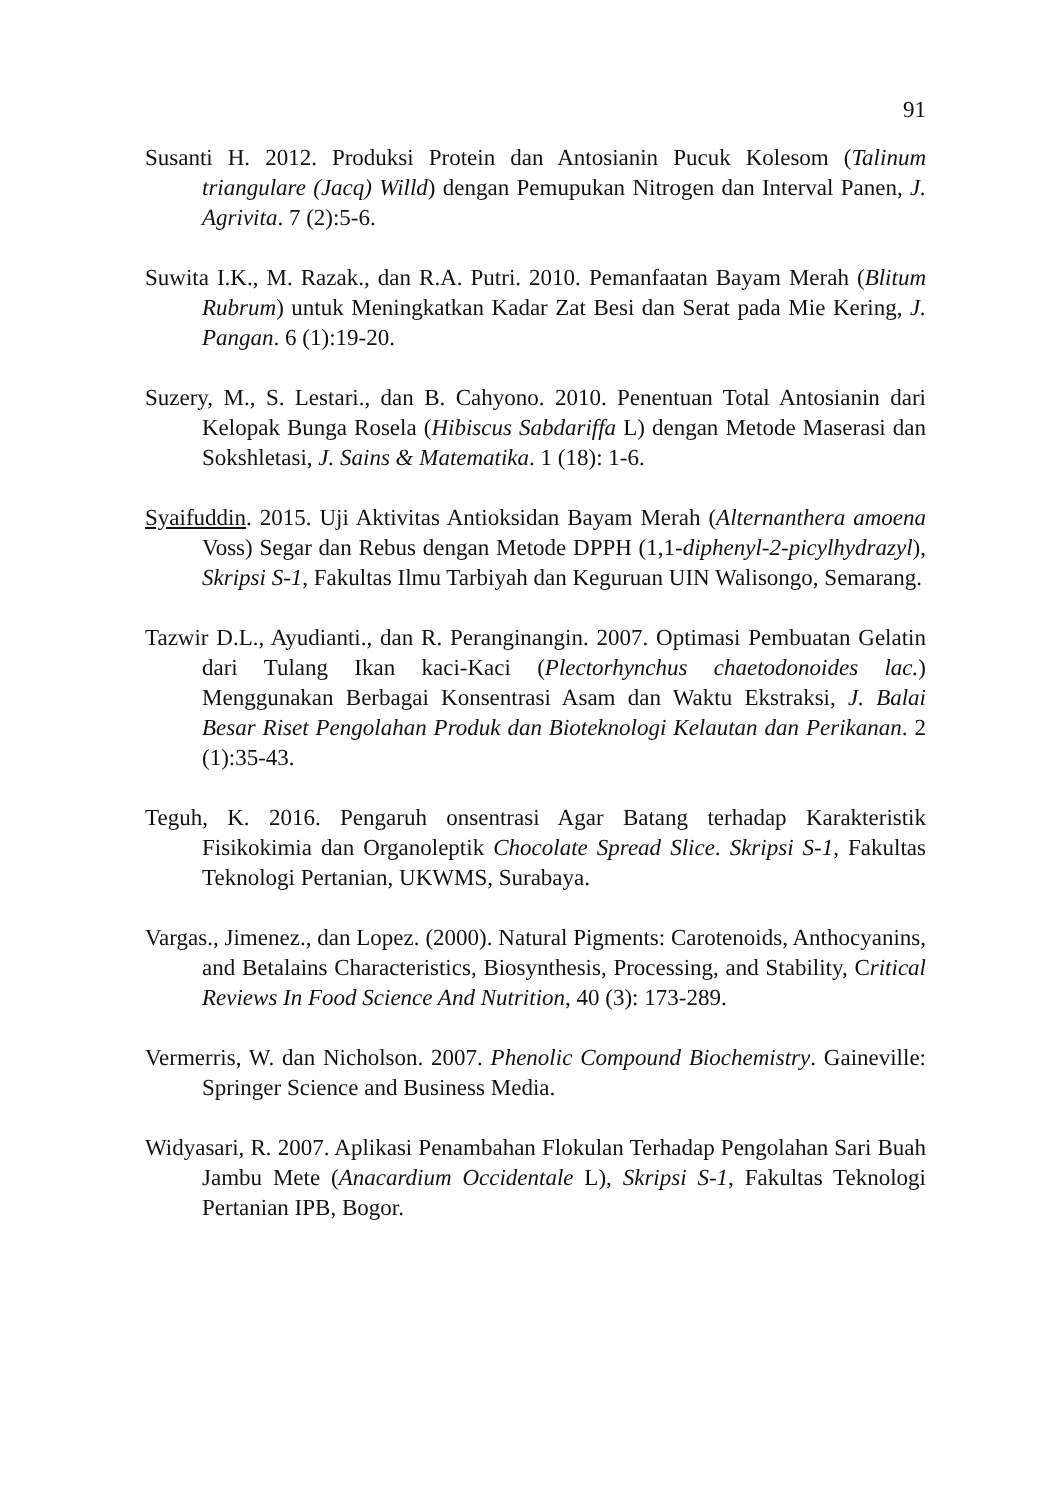91
Susanti H. 2012. Produksi Protein dan Antosianin Pucuk Kolesom (Talinum triangulare (Jacq) Willd) dengan Pemupukan Nitrogen dan Interval Panen, J. Agrivita. 7 (2):5-6.
Suwita I.K., M. Razak., dan R.A. Putri. 2010. Pemanfaatan Bayam Merah (Blitum Rubrum) untuk Meningkatkan Kadar Zat Besi dan Serat pada Mie Kering, J. Pangan. 6 (1):19-20.
Suzery, M., S. Lestari., dan B. Cahyono. 2010. Penentuan Total Antosianin dari Kelopak Bunga Rosela (Hibiscus Sabdariffa L) dengan Metode Maserasi dan Sokshletasi, J. Sains & Matematika. 1 (18): 1-6.
Syaifuddin. 2015. Uji Aktivitas Antioksidan Bayam Merah (Alternanthera amoena Voss) Segar dan Rebus dengan Metode DPPH (1,1-diphenyl-2-picylhydrazyl), Skripsi S-1, Fakultas Ilmu Tarbiyah dan Keguruan UIN Walisongo, Semarang.
Tazwir D.L., Ayudianti., dan R. Peranginangin. 2007. Optimasi Pembuatan Gelatin dari Tulang Ikan kaci-Kaci (Plectorhynchus chaetodonoides lac.) Menggunakan Berbagai Konsentrasi Asam dan Waktu Ekstraksi, J. Balai Besar Riset Pengolahan Produk dan Bioteknologi Kelautan dan Perikanan. 2 (1):35-43.
Teguh, K. 2016. Pengaruh onsentrasi Agar Batang terhadap Karakteristik Fisikokimia dan Organoleptik Chocolate Spread Slice. Skripsi S-1, Fakultas Teknologi Pertanian, UKWMS, Surabaya.
Vargas., Jimenez., dan Lopez. (2000). Natural Pigments: Carotenoids, Anthocyanins, and Betalains Characteristics, Biosynthesis, Processing, and Stability, Critical Reviews In Food Science And Nutrition, 40 (3): 173-289.
Vermerris, W. dan Nicholson. 2007. Phenolic Compound Biochemistry. Gaineville: Springer Science and Business Media.
Widyasari, R. 2007. Aplikasi Penambahan Flokulan Terhadap Pengolahan Sari Buah Jambu Mete (Anacardium Occidentale L), Skripsi S-1, Fakultas Teknologi Pertanian IPB, Bogor.